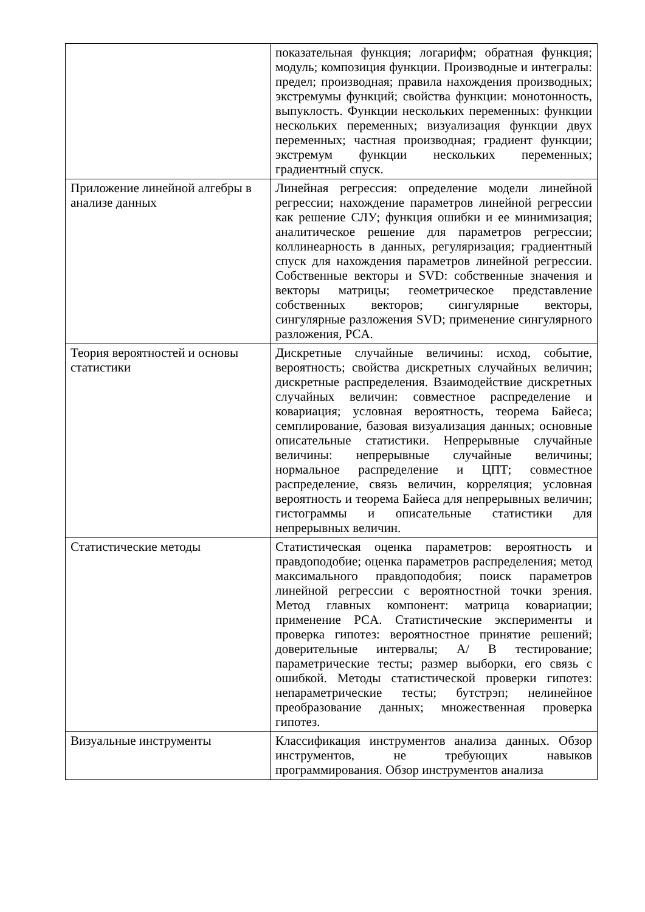| | показательная функция; логарифм; обратная функция; модуль; композиция функции. Производные и интегралы: предел; производная; правила нахождения производных; экстремумы функций; свойства функции: монотонность, выпуклость. Функции нескольких переменных: функции нескольких переменных; визуализация функции двух переменных; частная производная; градиент функции; экстремум функции нескольких переменных; градиентный спуск. |
| Приложение линейной алгебры в анализе данных | Линейная регрессия: определение модели линейной регрессии; нахождение параметров линейной регрессии как решение СЛУ; функция ошибки и ее минимизация; аналитическое решение для параметров регрессии; коллинеарность в данных, регуляризация; градиентный спуск для нахождения параметров линейной регрессии. Собственные векторы и SVD: собственные значения и векторы матрицы; геометрическое представление собственных векторов; сингулярные векторы, сингулярные разложения SVD; применение сингулярного разложения, PCA. |
| Теория вероятностей и основы статистики | Дискретные случайные величины: исход, событие, вероятность; свойства дискретных случайных величин; дискретные распределения. Взаимодействие дискретных случайных величин: совместное распределение и ковариация; условная вероятность, теорема Байеса; семплирование, базовая визуализация данных; основные описательные статистики. Непрерывные случайные величины: непрерывные случайные величины; нормальное распределение и ЦПТ; совместное распределение, связь величин, корреляция; условная вероятность и теорема Байеса для непрерывных величин; гистограммы и описательные статистики для непрерывных величин. |
| Статистические методы | Статистическая оценка параметров: вероятность и правдоподобие; оценка параметров распределения; метод максимального правдоподобия; поиск параметров линейной регрессии с вероятностной точки зрения. Метод главных компонент: матрица ковариации; применение PCA. Статистические эксперименты и проверка гипотез: вероятностное принятие решений; доверительные интервалы; A/ B тестирование; параметрические тесты; размер выборки, его связь с ошибкой. Методы статистической проверки гипотез: непараметрические тесты; бутстрэп; нелинейное преобразование данных; множественная проверка гипотез. |
| Визуальные инструменты | Классификация инструментов анализа данных. Обзор инструментов, не требующих навыков программирования. Обзор инструментов анализа |